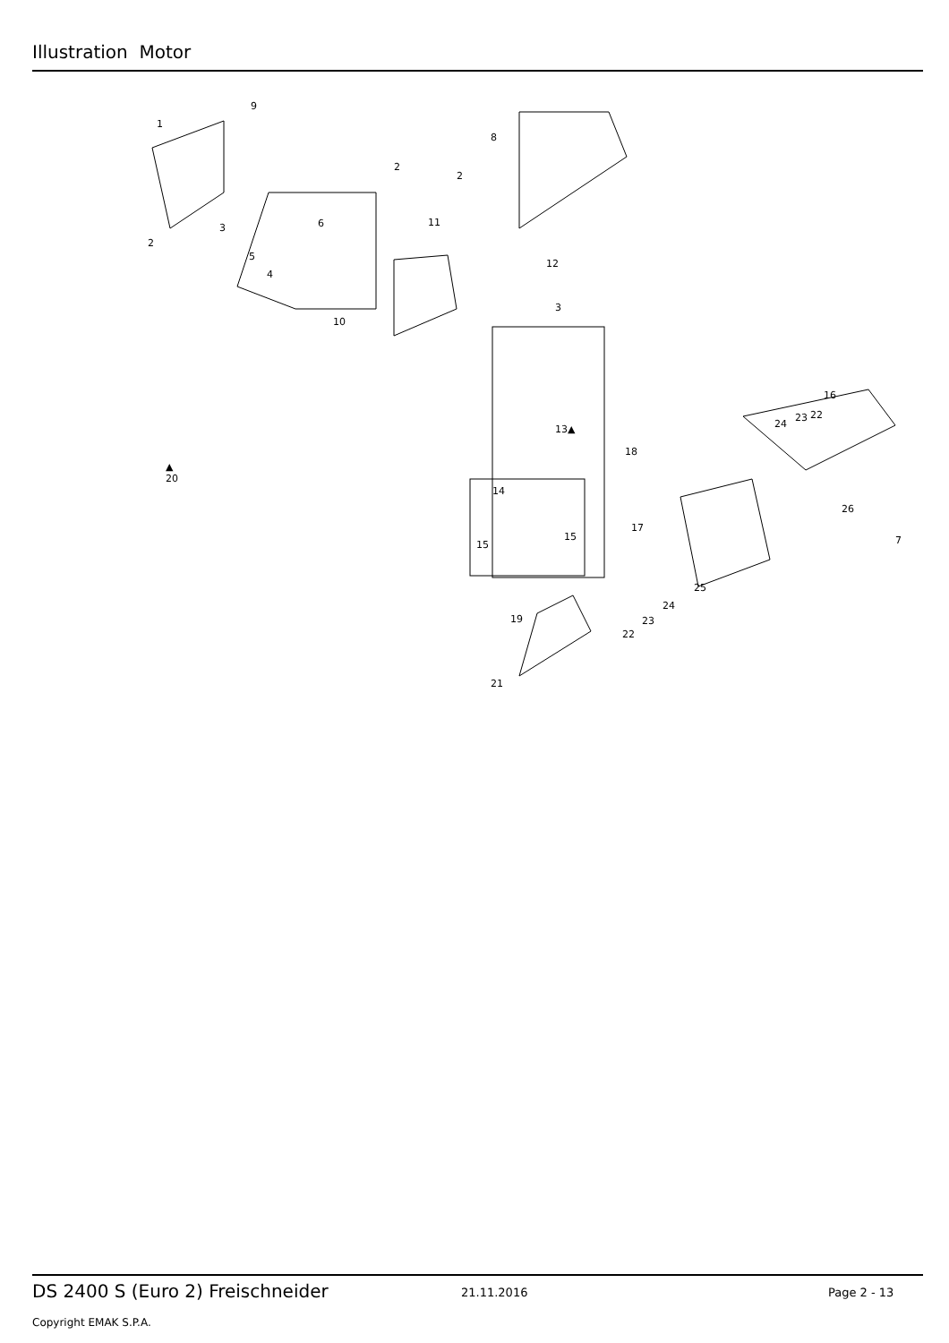Illustration Motor
1
9
2
8
2
2
3 6
5
4
10
11
12
3
16
22 23
24 13▲
18
▲
20
14
17
15
15
26
7
25
19
24
23
22
21
DS 2400 S (Euro 2) Freischneider
21.11.2016 Page 2 - 13
Copyright EMAK S.P.A.